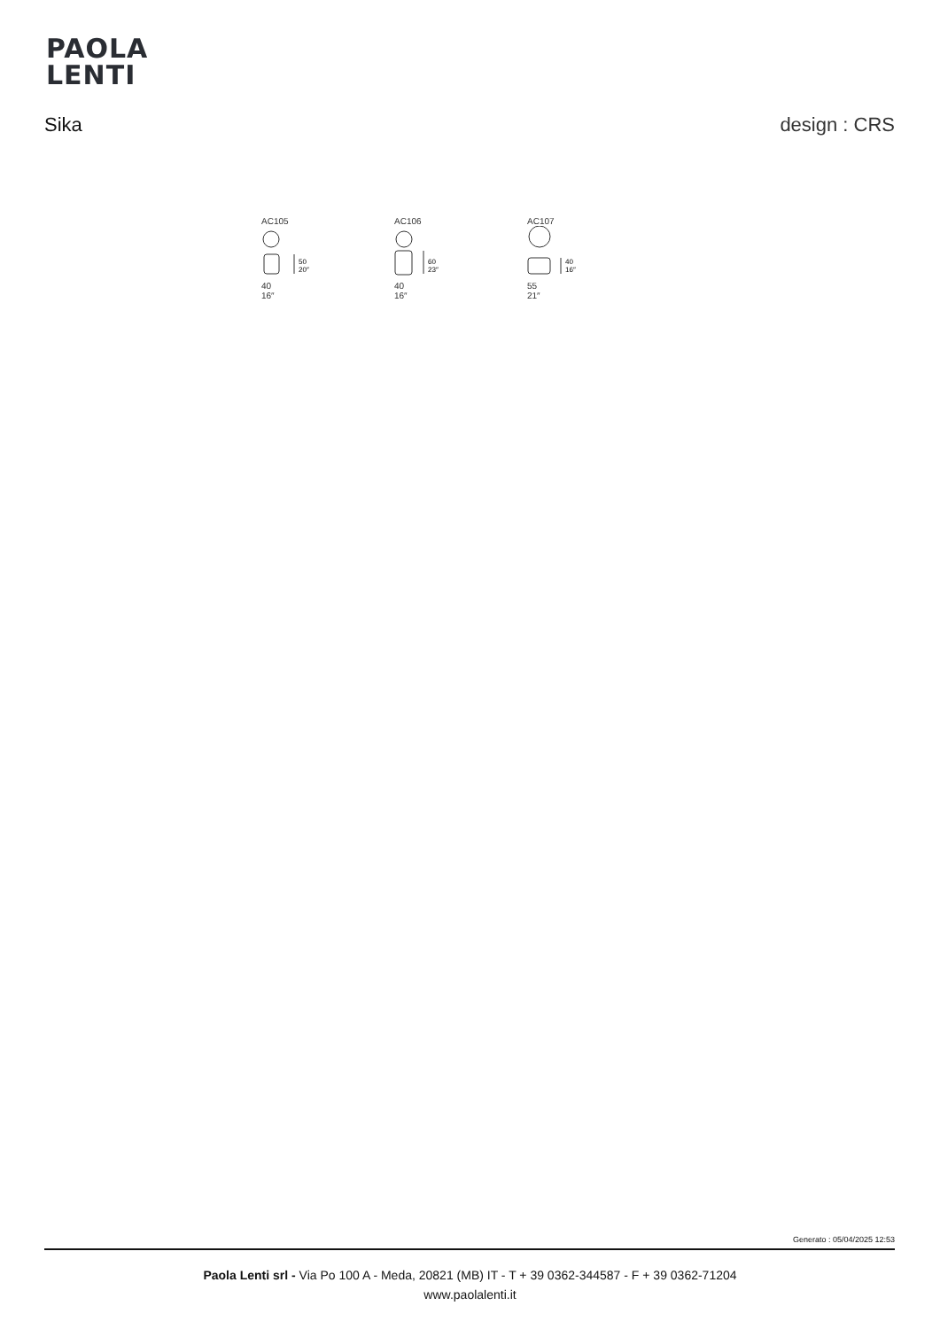PAOLA
LENTI
Sika design : CRS
AC105
50
20″
40
16″
AC106
60
23″
40
16″
AC107
40
16″
55
21″
Generato : 05/04/2025 12:53
Paola Lenti srl - Via Po 100 A - Meda, 20821 (MB) IT - T + 39 0362-344587 - F + 39 0362-71204
www.paolalenti.it